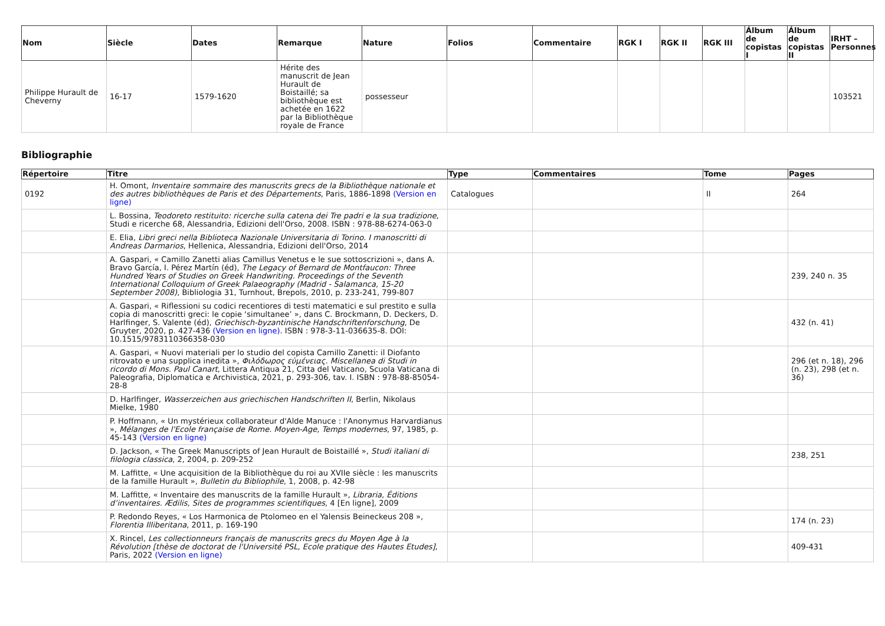| Nom | Siècle | Dates | Remarque | Nature | Folios | Commentaire | RGK I | RGK II | RGK III | Álbum de copistas I | Álbum de copistas II | IRHT – Personnes |
| --- | --- | --- | --- | --- | --- | --- | --- | --- | --- | --- | --- | --- |
| Philippe Hurault de Cheverny | 16-17 | 1579-1620 | Hérite des manuscrit de Jean Hurault de Boistaillé; sa bibliothèque est achetée en 1622 par la Bibliothèque royale de France | possesseur | | | | | | | | 103521 |
Bibliographie
| Répertoire | Titre | Type | Commentaires | Tome | Pages |
| --- | --- | --- | --- | --- | --- |
| 0192 | H. Omont, Inventaire sommaire des manuscrits grecs de la Bibliothèque nationale et des autres bibliothèques de Paris et des Départements , Paris, 1886-1898 (Version en ligne) | Catalogues | | II | 264 |
| | L. Bossina, Teodoreto restituito: ricerche sulla catena dei Tre padri e la sua tradizione , Studi e ricerche 68, Alessandria, Edizioni dell'Orso, 2008. ISBN : 978-88-6274-063-0 | | | | |
| | E. Elia, Libri greci nella Biblioteca Nazionale Universitaria di Torino. I manoscritti di Andreas Darmarios , Hellenica, Alessandria, Edizioni dell'Orso, 2014 | | | | |
| | A. Gaspari, « Camillo Zanetti alias Camillus Venetus e le sue sottoscrizioni », dans A. Bravo García, I. Pérez Martín (éd), The Legacy of Bernard de Montfaucon: Three Hundred Years of Studies on Greek Handwriting. Proceedings of the Seventh International Colloquium of Greek Palaeography (Madrid - Salamanca, 15-20 September 2008) , Bibliologia 31, Turnhout, Brepols, 2010, p. 233-241, 799-807 | | | | 239, 240 n. 35 |
| | A. Gaspari, « Riflessioni su codici recentiores di testi matematici e sul prestito e sulla copia di manoscritti greci: le copie ‘simultanee’ », dans C. Brockmann, D. Deckers, D. Harlfinger, S. Valente (éd), Griechisch-byzantinische Handschriftenforschung , De Gruyter, 2020, p. 427-436 (Version en ligne) . ISBN : 978-3-11-036635-8. DOI: 10.1515/9783110366358-030 | | | | 432 (n. 41) |
| | A. Gaspari, « Nuovi materiali per lo studio del copista Camillo Zanetti: il Diofanto ritrovato e una supplica inedita », Φιλόδωρος εὐμένειας. Miscellanea di Studi in ricordo di Mons. Paul Canart , Littera Antiqua 21, Citta del Vaticano, Scuola Vaticana di Paleografia, Diplomatica e Archivistica, 2021, p. 293-306, tav. I. ISBN : 978-88-85054-28-8 | | | | 296 (et n. 18), 296 (n. 23), 298 (et n. 36) |
| | D. Harlfinger, Wasserzeichen aus griechischen Handschriften II , Berlin, Nikolaus Mielke, 1980 | | | | |
| | P. Hoffmann, « Un mystérieux collaborateur d'Alde Manuce : l'Anonymus Harvardianus », Mélanges de l'Ecole française de Rome. Moyen-Age, Temps modernes , 97, 1985, p. 45-143 (Version en ligne) | | | | |
| | D. Jackson, « The Greek Manuscripts of Jean Hurault de Boistaillé », Studi italiani di filologia classica , 2, 2004, p. 209-252 | | | | 238, 251 |
| | M. Laffitte, « Une acquisition de la Bibliothèque du roi au XVIIe siècle : les manuscrits de la famille Hurault », Bulletin du Bibliophile , 1, 2008, p. 42-98 | | | | |
| | M. Laffitte, « Inventaire des manuscrits de la famille Hurault », Libraria, Éditions d’inventaires. Ædilis, Sites de programmes scientifiques , 4 [En ligne], 2009 | | | | |
| | P. Redondo Reyes, « Los Harmonica de Ptolomeo en el Yalensis Beineckeus 208 », Florentia Illiberitana , 2011, p. 169-190 | | | | 174 (n. 23) |
| | X. Rincel, Les collectionneurs français de manuscrits grecs du Moyen Age à la Révolution [thèse de doctorat de l'Université PSL, Ecole pratique des Hautes Etudes] , Paris, 2022 (Version en ligne) | | | | 409-431 |